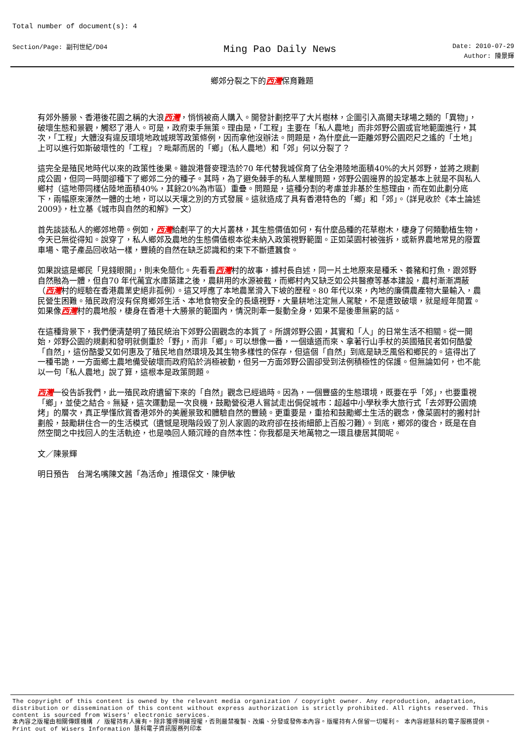Total number of document(s): 4
Section/Page: 副刊世紀/D04
Ming Pao Daily News
Date: 2010-07-29
Author: 陳景輝
鄉郊分裂之下的西灣保育難題
有郊外勝景、香港後花園之稱的大浪西灣，悄悄被商人購入。開發計劃挖平了大片樹林，企圖引入高爾夫球場之類的「異物」，破壞生態和景觀，觸怒了港人。可是，政府束手無策。理由是，「工程」主要在「私人農地」而非郊野公園或官地範圍進行，其次，「工程」大體沒有違反環境地政城規等政策條例，因而拿他沒辦法。問題是，為什麼此一距離郊野公園咫尺之遙的「土地」上可以進行如斯破壞性的「工程」？毗鄰而居的「鄉」（私人農地）和「郊」何以分裂了？
這完全是殖民地時代以來的政策性後果。雖說港督麥理浩於70 年代替我城保育了佔全港陸地面積40%的大片郊野，並將之規劃成公園，但同一時間卻種下了鄉郊二分的種子。其時，為了避免棘手的私人業權問題，郊野公園邊界的設定基本上就是不與私人鄉村（這地帶同樣佔陸地面積40%，其餘20%為市區）重疊。問題是，這種分割的考慮並非基於生態理由，而在如此劃分底下，兩幅原來渾然一體的土地，可以以天壤之別的方式發展。這就造成了具有香港特色的「鄉」和「郊」。（詳見收於《本土論述2009》，杜立基《城市與自然的和解》一文）
首先談談私人的鄉郊地帶。例如，西灣給剷平了的大片叢林，其生態價值如何，有什麼品種的花草樹木，棲身了何類動植生物，今天已無從得知。說穿了，私人鄉郊及農地的生態價值根本從未納入政策視野範圍。正如菜園村被強拆，或新界農地常見的廢置車場、電子產品回收站一樣，豐饒的自然在缺乏認識和約束下不斷遭蠶食。
如果說這是鄉民「見錢眼開」，則未免簡化。先看看西灣村的故事，據村長自述，同一片土地原來是種禾、養豬和打魚，跟郊野自然融為一體，但自70 年代萬宜水庫築建之後，農耕用的水源被截，而鄉村內又缺乏如公共醫療等基本建設，農村漸漸凋蔽（西灣村的經驗在香港農業史絕非孤例）。這又呼應了本地農業滑入下坡的歷程。80 年代以來，內地的廉價農產物大量輸入，農民營生困難。殖民政府沒有保育鄉郊生活、本地食物安全的長遠視野，大量耕地注定無人駕駛，不是遭致破壞，就是經年閒置。如果像西灣村的農地般，棲身在香港十大勝景的範圍內，情況則牽一髮動全身，如果不是後患無窮的話。
在這種背景下，我們便清楚明了殖民統治下郊野公園觀念的本質了。所謂郊野公園，其實和「人」的日常生活不相關。從一開始，郊野公園的規劃和發明就側重於「野」，而非「鄉」。可以想像一番，一個遠道而來、拿著行山手杖的英國殖民者如何酷愛「自然」，這份酷愛又如何惠及了殖民地自然環境及其生物多樣性的保存，但這個「自然」到底是缺乏風俗和鄉民的。這得出了一種弔詭，一方面鄉土農地備受破壞而政府陷於消極被動，但另一方面郊野公園卻受到法例積極性的保護。但無論如何，也不能以一句「私人農地」說了算，這根本是政策問題。
西灣一役告訴我們，此一殖民政府遺留下來的「自然」觀念已經過時。因為，一個豐盛的生態環境，既要在乎「郊」，也要重視「鄉」，並使之結合。無疑，這次運動是一次良機，鼓勵營役港人嘗試走出侷促城市：超越中小學秋季大旅行式「去郊野公園燒烤」的層次，真正學懂欣賞香港郊外的美麗景致和體驗自然的豐饒。更重要是，重拾和鼓勵鄉土生活的觀念，像菜園村的搬村計劃般，鼓勵耕住合一的生活模式（遺憾是現階段毀了別人家園的政府卻在技術細節上百般刁難）。到底，鄉郊的復合，既是在自然空間之中找回人的生活軌迹，也是喚回人類沉睡的自然本性：你我都是天地萬物之一環且棲居其間呢。
文／陳景輝
明日預告　台灣名嘴陳文茜「為活命」推環保文．陳伊敏
The copyright of this content is owned by the relevant media organization / copyright owner. Any reproduction, adaptation, distribution or dissemination of this content without express authorization is strictly prohibited. All rights reserved. This content is sourced from Wisers' electronic services.
本內容之版權由相關傳媒機構 / 版權持有人擁有。除非獲得明確授權，否則嚴禁複製、改編、分發或發佈本內容。版權持有人保留一切權利。 本內容經慧科的電子服務提供。
Print out of Wisers Information 慧科電子資訊服務列印本